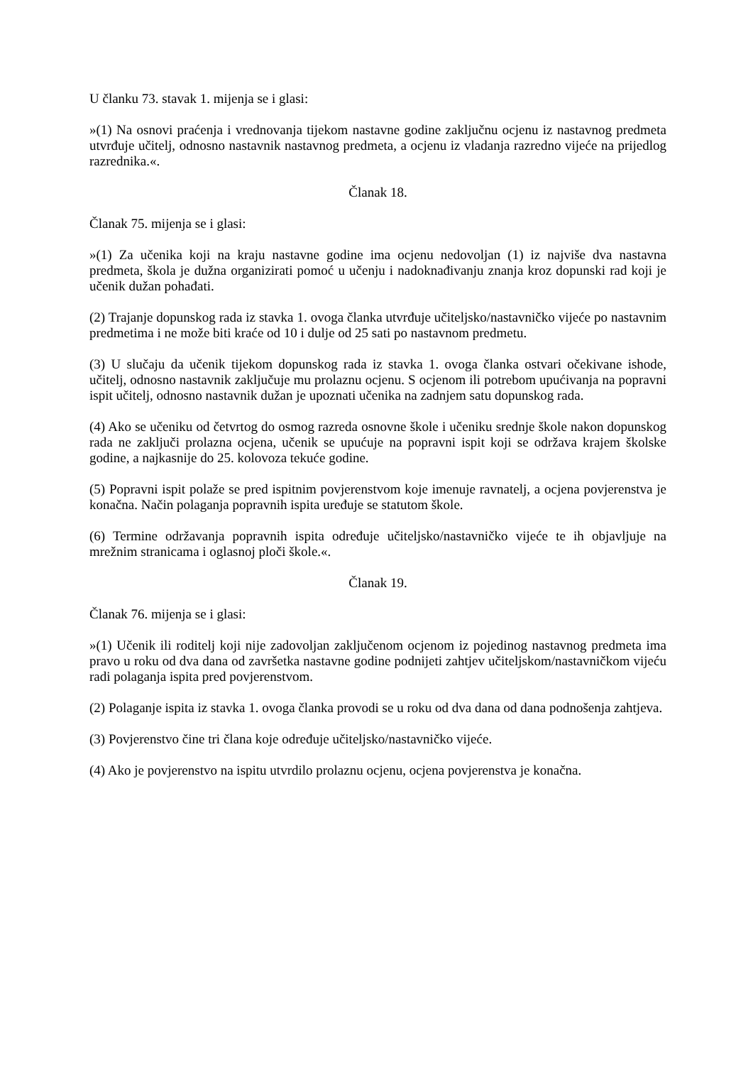U članku 73. stavak 1. mijenja se i glasi:
»(1) Na osnovi praćenja i vrednovanja tijekom nastavne godine zaključnu ocjenu iz nastavnog predmeta utvrđuje učitelj, odnosno nastavnik nastavnog predmeta, a ocjenu iz vladanja razredno vijeće na prijedlog razrednika.«.
Članak 18.
Članak 75. mijenja se i glasi:
»(1) Za učenika koji na kraju nastavne godine ima ocjenu nedovoljan (1) iz najviše dva nastavna predmeta, škola je dužna organizirati pomoć u učenju i nadoknađivanju znanja kroz dopunski rad koji je učenik dužan pohađati.
(2) Trajanje dopunskog rada iz stavka 1. ovoga članka utvrđuje učiteljsko/nastavničko vijeće po nastavnim predmetima i ne može biti kraće od 10 i dulje od 25 sati po nastavnom predmetu.
(3) U slučaju da učenik tijekom dopunskog rada iz stavka 1. ovoga članka ostvari očekivane ishode, učitelj, odnosno nastavnik zaključuje mu prolaznu ocjenu. S ocjenom ili potrebom upućivanja na popravni ispit učitelj, odnosno nastavnik dužan je upoznati učenika na zadnjem satu dopunskog rada.
(4) Ako se učeniku od četvrtog do osmog razreda osnovne škole i učeniku srednje škole nakon dopunskog rada ne zaključi prolazna ocjena, učenik se upućuje na popravni ispit koji se održava krajem školske godine, a najkasnije do 25. kolovoza tekuće godine.
(5) Popravni ispit polaže se pred ispitnim povjerenstvom koje imenuje ravnatelj, a ocjena povjerenstva je konačna. Način polaganja popravnih ispita uređuje se statutom škole.
(6) Termine održavanja popravnih ispita određuje učiteljsko/nastavničko vijeće te ih objavljuje na mrežnim stranicama i oglasnoj ploči škole.«.
Članak 19.
Članak 76. mijenja se i glasi:
»(1) Učenik ili roditelj koji nije zadovoljan zaključenom ocjenom iz pojedinog nastavnog predmeta ima pravo u roku od dva dana od završetka nastavne godine podnijeti zahtjev učiteljskom/nastavničkom vijeću radi polaganja ispita pred povjerenstvom.
(2) Polaganje ispita iz stavka 1. ovoga članka provodi se u roku od dva dana od dana podnošenja zahtjeva.
(3) Povjerenstvo čine tri člana koje određuje učiteljsko/nastavničko vijeće.
(4) Ako je povjerenstvo na ispitu utvrdilo prolaznu ocjenu, ocjena povjerenstva je konačna.